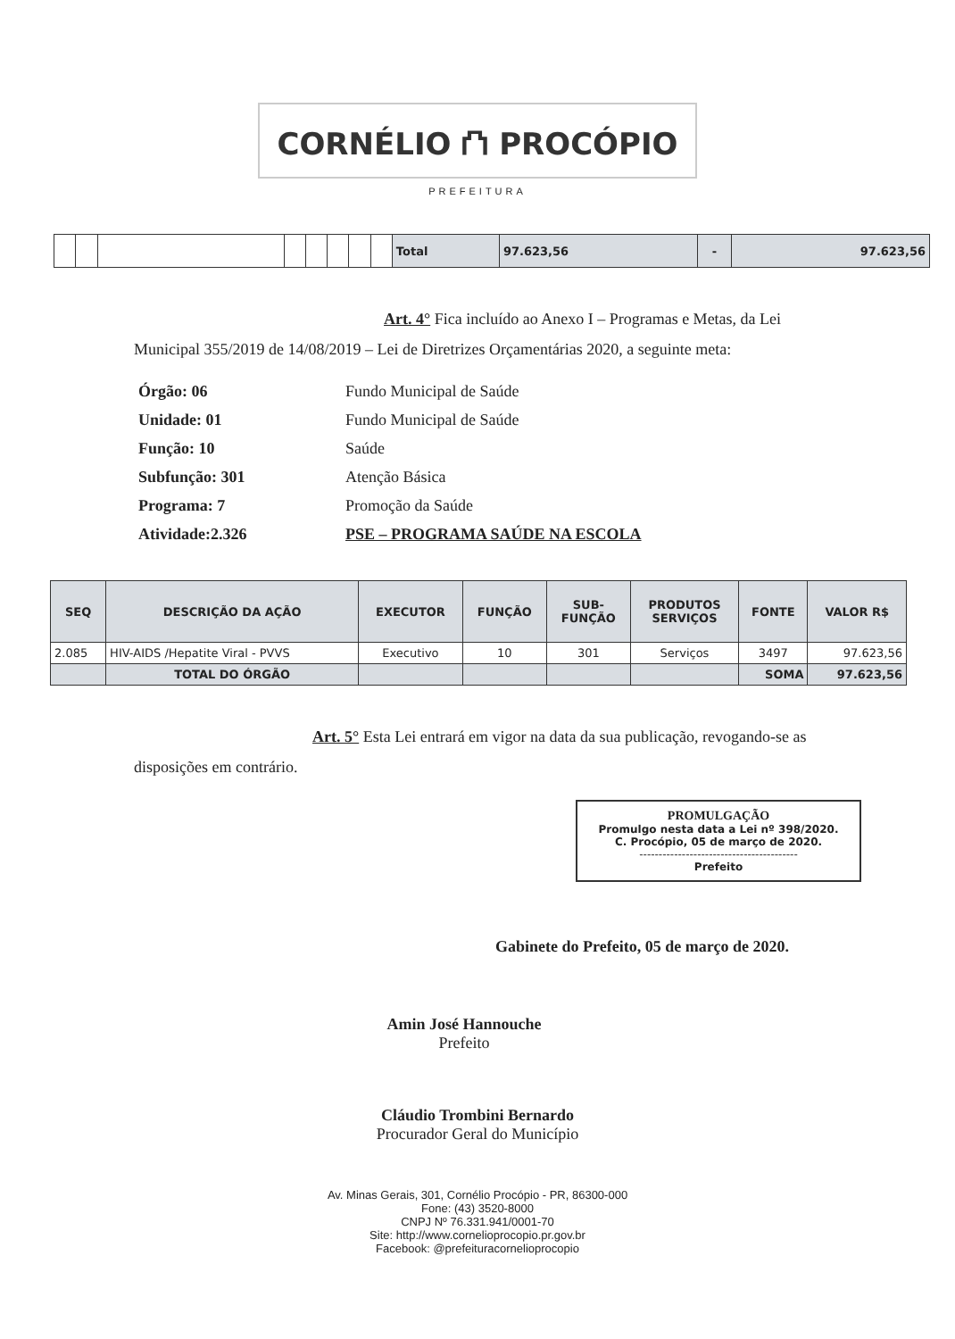CORNÉLIO ⛫ PROCÓPIO
PREFEITURA
| | | | | | | | | Total | 97.623,56 | - | 97.623,56 |
Art. 4° Fica incluído ao Anexo I – Programas e Metas, da Lei Municipal 355/2019 de 14/08/2019 – Lei de Diretrizes Orçamentárias 2020, a seguinte meta:
Órgão: 06 Fundo Municipal de Saúde
Unidade: 01 Fundo Municipal de Saúde
Função: 10 Saúde
Subfunção: 301 Atenção Básica
Programa: 7 Promoção da Saúde
Atividade:2.326 PSE – PROGRAMA SAÚDE NA ESCOLA
| SEQ | DESCRIÇÃO DA AÇÃO | EXECUTOR | FUNÇÃO | SUB- FUNÇÃO | PRODUTOS SERVIÇOS | FONTE | VALOR R$ |
| --- | --- | --- | --- | --- | --- | --- | --- |
| 2.085 | HIV-AIDS /Hepatite Viral - PVVS | Executivo | 10 | 301 | Serviços | 3497 | 97.623,56 |
| | TOTAL DO ÓRGÃO | | | | | SOMA | 97.623,56 |
Art. 5° Esta Lei entrará em vigor na data da sua publicação, revogando-se as disposições em contrário.
PROMULGAÇÃO
Promulgo nesta data a Lei nº 398/2020.
C. Procópio, 05 de março de 2020.
-----------------------------------------
Prefeito
Gabinete do Prefeito, 05 de março de 2020.
Amin José Hannouche
Prefeito
Cláudio Trombini Bernardo
Procurador Geral do Município
Av. Minas Gerais, 301, Cornélio Procópio - PR, 86300-000
Fone: (43) 3520-8000
CNPJ Nº 76.331.941/0001-70
Site: http://www.cornelioprocopio.pr.gov.br
Facebook: @prefeituracornelioprocopio